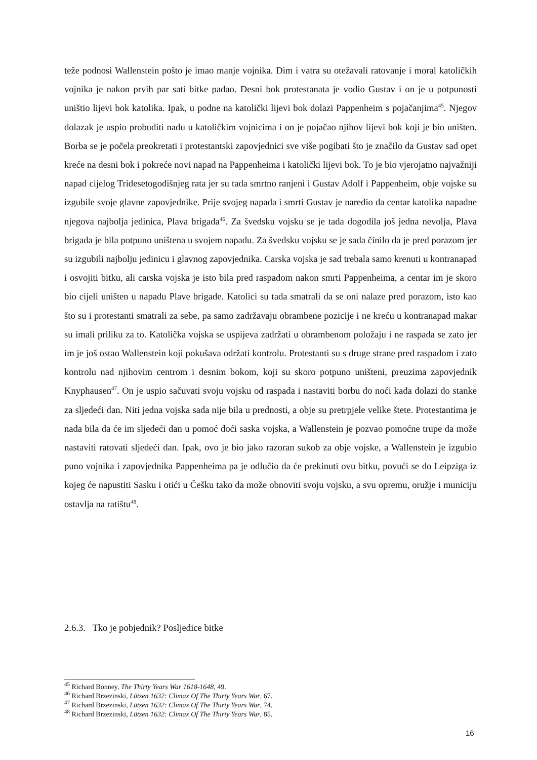teže podnosi Wallenstein pošto je imao manje vojnika. Dim i vatra su otežavali ratovanje i moral katoličkih vojnika je nakon prvih par sati bitke padao. Desni bok protestanata je vodio Gustav i on je u potpunosti uništio lijevi bok katolika. Ipak, u podne na katolički lijevi bok dolazi Pappenheim s pojačanjima<sup>45</sup>. Njegov dolazak je uspio probuditi nadu u katoličkim vojnicima i on je pojačao njihov lijevi bok koji je bio uništen. Borba se je počela preokretati i protestantski zapovjednici sve više pogibati što je značilo da Gustav sad opet kreće na desni bok i pokreće novi napad na Pappenheima i katolički lijevi bok. To je bio vjerojatno najvažniji napad cijelog Tridesetogodišnjeg rata jer su tada smrtno ranjeni i Gustav Adolf i Pappenheim, obje vojske su izgubile svoje glavne zapovjednike. Prije svojeg napada i smrti Gustav je naredio da centar katolika napadne njegova najbolja jedinica, Plava brigada<sup>46</sup>. Za švedsku vojsku se je tada dogodila još jedna nevolja, Plava brigada je bila potpuno uništena u svojem napadu. Za švedsku vojsku se je sada činilo da je pred porazom jer su izgubili najbolju jedinicu i glavnog zapovjednika. Carska vojska je sad trebala samo krenuti u kontranapad i osvojiti bitku, ali carska vojska je isto bila pred raspadom nakon smrti Pappenheima, a centar im je skoro bio cijeli uništen u napadu Plave brigade. Katolici su tada smatrali da se oni nalaze pred porazom, isto kao što su i protestanti smatrali za sebe, pa samo zadržavaju obrambene pozicije i ne kreću u kontranapad makar su imali priliku za to. Katolička vojska se uspijeva zadržati u obrambenom položaju i ne raspada se zato jer im je još ostao Wallenstein koji pokušava održati kontrolu. Protestanti su s druge strane pred raspadom i zato kontrolu nad njihovim centrom i desnim bokom, koji su skoro potpuno uništeni, preuzima zapovjednik Knyphausen<sup>47</sup>. On je uspio sačuvati svoju vojsku od raspada i nastaviti borbu do noći kada dolazi do stanke za sljedeći dan. Niti jedna vojska sada nije bila u prednosti, a obje su pretrpjele velike štete. Protestantima je nada bila da će im sljedeći dan u pomoć doći saska vojska, a Wallenstein je pozvao pomoćne trupe da može nastaviti ratovati sljedeći dan. Ipak, ovo je bio jako razoran sukob za obje vojske, a Wallenstein je izgubio puno vojnika i zapovjednika Pappenheima pa je odlučio da će prekinuti ovu bitku, povući se do Leipziga iz kojeg će napustiti Sasku i otići u Češku tako da može obnoviti svoju vojsku, a svu opremu, oružje i municiju ostavlja na ratištu<sup>48</sup>.
2.6.3. Tko je pobjednik? Posljedice bitke
<sup>45</sup> Richard Bonney, The Thirty Years War 1618-1648, 49.
<sup>46</sup> Richard Brzezinski, Lützen 1632: Climax Of The Thirty Years War, 67.
<sup>47</sup> Richard Brzezinski, Lützen 1632: Climax Of The Thirty Years War, 74.
<sup>48</sup> Richard Brzezinski, Lützen 1632: Climax Of The Thirty Years War, 85.
16